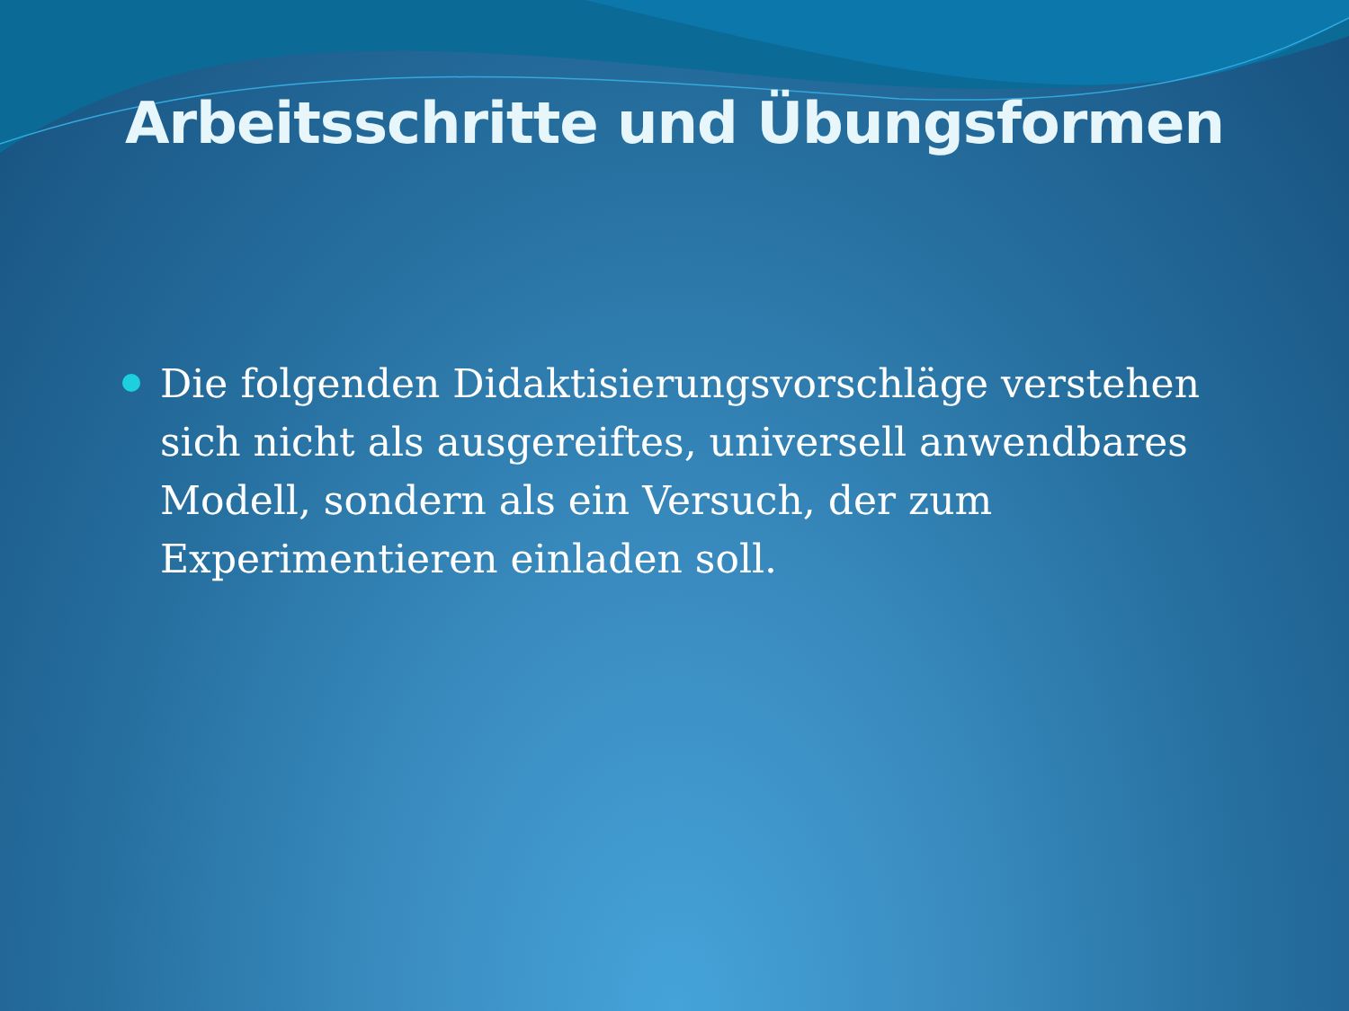Arbeitsschritte und Übungsformen
Die folgenden Didaktisierungsvorschläge verstehen sich nicht als ausgereiftes, universell anwendbares Modell, sondern als ein Versuch, der zum Experimentieren einladen soll.